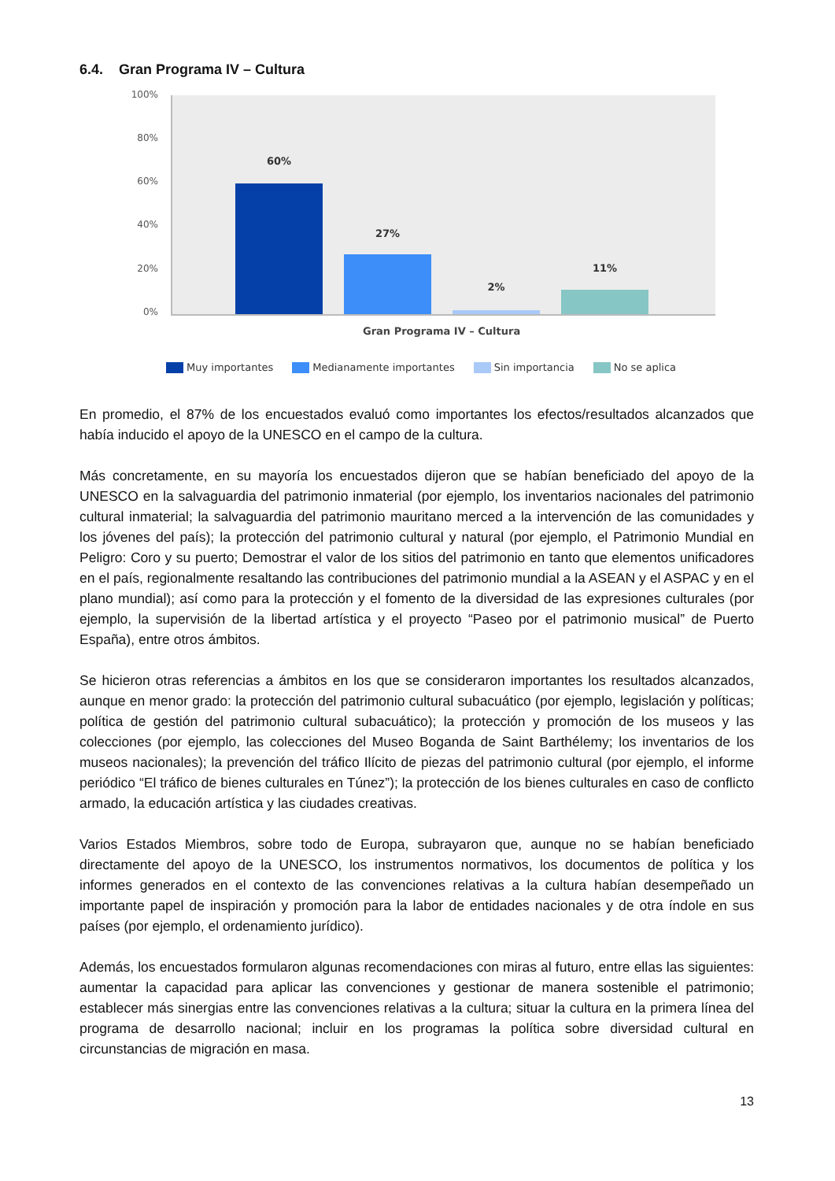6.4. Gran Programa IV – Cultura
100%
80%
60%
40%
20%
0%
60%
27%
2%
11%
Gran Programa IV – Cultura
Muy importantes Medianamente importantes Sin importancia No se aplica
En promedio, el 87% de los encuestados evaluó como importantes los efectos/resultados alcanzados que había inducido el apoyo de la UNESCO en el campo de la cultura.
Más concretamente, en su mayoría los encuestados dijeron que se habían beneficiado del apoyo de la UNESCO en la salvaguardia del patrimonio inmaterial (por ejemplo, los inventarios nacionales del patrimonio cultural inmaterial; la salvaguardia del patrimonio mauritano merced a la intervención de las comunidades y los jóvenes del país); la protección del patrimonio cultural y natural (por ejemplo, el Patrimonio Mundial en Peligro: Coro y su puerto; Demostrar el valor de los sitios del patrimonio en tanto que elementos unificadores en el país, regionalmente resaltando las contribuciones del patrimonio mundial a la ASEAN y el ASPAC y en el plano mundial); así como para la protección y el fomento de la diversidad de las expresiones culturales (por ejemplo, la supervisión de la libertad artística y el proyecto “Paseo por el patrimonio musical” de Puerto España), entre otros ámbitos.
Se hicieron otras referencias a ámbitos en los que se consideraron importantes los resultados alcanzados, aunque en menor grado: la protección del patrimonio cultural subacuático (por ejemplo, legislación y políticas; política de gestión del patrimonio cultural subacuático); la protección y promoción de los museos y las colecciones (por ejemplo, las colecciones del Museo Boganda de Saint Barthélemy; los inventarios de los museos nacionales); la prevención del tráfico Ilícito de piezas del patrimonio cultural (por ejemplo, el informe periódico “El tráfico de bienes culturales en Túnez”); la protección de los bienes culturales en caso de conflicto armado, la educación artística y las ciudades creativas.
Varios Estados Miembros, sobre todo de Europa, subrayaron que, aunque no se habían beneficiado directamente del apoyo de la UNESCO, los instrumentos normativos, los documentos de política y los informes generados en el contexto de las convenciones relativas a la cultura habían desempeñado un importante papel de inspiración y promoción para la labor de entidades nacionales y de otra índole en sus países (por ejemplo, el ordenamiento jurídico).
Además, los encuestados formularon algunas recomendaciones con miras al futuro, entre ellas las siguientes: aumentar la capacidad para aplicar las convenciones y gestionar de manera sostenible el patrimonio; establecer más sinergias entre las convenciones relativas a la cultura; situar la cultura en la primera línea del programa de desarrollo nacional; incluir en los programas la política sobre diversidad cultural en circunstancias de migración en masa.
13